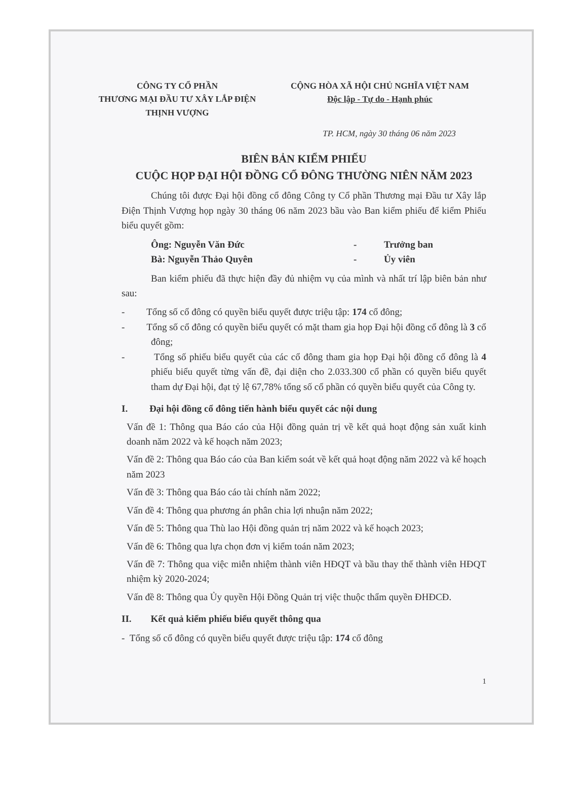CÔNG TY CỔ PHẦN
THƯƠNG MẠI ĐẦU TƯ XÂY LẮP ĐIỆN
THỊNH VƯỢNG
CỘNG HÒA XÃ HỘI CHỦ NGHĨA VIỆT NAM
Độc lập - Tự do - Hạnh phúc
TP. HCM, ngày 30 tháng 06 năm 2023
BIÊN BẢN KIỂM PHIẾU
CUỘC HỌP ĐẠI HỘI ĐỒNG CỔ ĐÔNG THƯỜNG NIÊN NĂM 2023
Chúng tôi được Đại hội đồng cổ đông Công ty Cổ phần Thương mại Đầu tư Xây lắp Điện Thịnh Vượng họp ngày 30 tháng 06 năm 2023 bầu vào Ban kiểm phiếu để kiểm Phiếu biểu quyết gồm:
Ông: Nguyễn Văn Đức - Trưởng ban
Bà: Nguyễn Thảo Quyên - Ủy viên
Ban kiểm phiếu đã thực hiện đầy đủ nhiệm vụ của mình và nhất trí lập biên bản như sau:
- Tổng số cổ đông có quyền biểu quyết được triệu tập: 174 cổ đông;
- Tổng số cổ đông có quyền biểu quyết có mặt tham gia họp Đại hội đồng cổ đông là 3 cổ đông;
- Tổng số phiếu biểu quyết của các cổ đông tham gia họp Đại hội đồng cổ đông là 4 phiếu biểu quyết từng vấn đề, đại diện cho 2.033.300 cổ phần có quyền biểu quyết tham dự Đại hội, đạt tỷ lệ 67,78% tổng số cổ phần có quyền biểu quyết của Công ty.
I. Đại hội đồng cổ đông tiến hành biểu quyết các nội dung
Vấn đề 1: Thông qua Báo cáo của Hội đồng quản trị về kết quả hoạt động sản xuất kinh doanh năm 2022 và kế hoạch năm 2023;
Vấn đề 2: Thông qua Báo cáo của Ban kiểm soát về kết quả hoạt động năm 2022 và kế hoạch năm 2023
Vấn đề 3: Thông qua Báo cáo tài chính năm 2022;
Vấn đề 4: Thông qua phương án phân chia lợi nhuận năm 2022;
Vấn đề 5: Thông qua Thù lao Hội đồng quản trị năm 2022 và kế hoạch 2023;
Vấn đề 6: Thông qua lựa chọn đơn vị kiểm toán năm 2023;
Vấn đề 7: Thông qua việc miễn nhiệm thành viên HĐQT và bầu thay thế thành viên HĐQT nhiệm kỳ 2020-2024;
Vấn đề 8: Thông qua Ủy quyền Hội Đồng Quản trị việc thuộc thẩm quyền ĐHĐCĐ.
II. Kết quả kiểm phiếu biểu quyết thông qua
- Tổng số cổ đông có quyền biểu quyết được triệu tập: 174 cổ đông
1